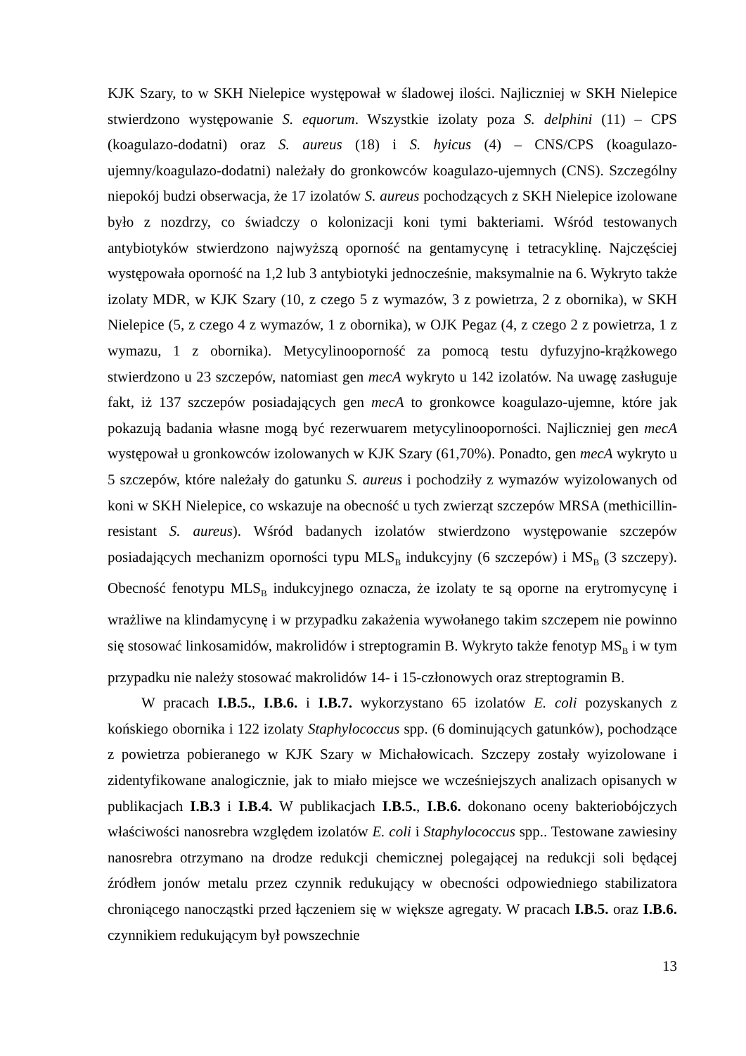KJK Szary, to w SKH Nielepice występował w śladowej ilości. Najliczniej w SKH Nielepice stwierdzono występowanie S. equorum. Wszystkie izolaty poza S. delphini (11) – CPS (koagulazo-dodatni) oraz S. aureus (18) i S. hyicus (4) – CNS/CPS (koagulazo-ujemny/koagulazo-dodatni) należały do gronkowców koagulazo-ujemnych (CNS). Szczególny niepokój budzi obserwacja, że 17 izolatów S. aureus pochodzących z SKH Nielepice izolowane było z nozdrzy, co świadczy o kolonizacji koni tymi bakteriami. Wśród testowanych antybiotyków stwierdzono najwyższą oporność na gentamycynę i tetracyklinę. Najczęściej występowała oporność na 1,2 lub 3 antybiotyki jednocześnie, maksymalnie na 6. Wykryto także izolaty MDR, w KJK Szary (10, z czego 5 z wymazów, 3 z powietrza, 2 z obornika), w SKH Nielepice (5, z czego 4 z wymazów, 1 z obornika), w OJK Pegaz (4, z czego 2 z powietrza, 1 z wymazu, 1 z obornika). Metycylinooporność za pomocą testu dyfuzyjno-krążkowego stwierdzono u 23 szczepów, natomiast gen mecA wykryto u 142 izolatów. Na uwagę zasługuje fakt, iż 137 szczepów posiadających gen mecA to gronkowce koagulazo-ujemne, które jak pokazują badania własne mogą być rezerwuarem metycylinooporności. Najliczniej gen mecA występował u gronkowców izolowanych w KJK Szary (61,70%). Ponadto, gen mecA wykryto u 5 szczepów, które należały do gatunku S. aureus i pochodziły z wymazów wyizolowanych od koni w SKH Nielepice, co wskazuje na obecność u tych zwierząt szczepów MRSA (methicillin-resistant S. aureus). Wśród badanych izolatów stwierdzono występowanie szczepów posiadających mechanizm oporności typu MLS<sub>B</sub> indukcyjny (6 szczepów) i MS<sub>B</sub> (3 szczepy). Obecność fenotypu MLS<sub>B</sub> indukcyjnego oznacza, że izolaty te są oporne na erytromycynę i wrażliwe na klindamycynę i w przypadku zakażenia wywołanego takim szczepem nie powinno się stosować linkosamidów, makrolidów i streptogramin B. Wykryto także fenotyp MS<sub>B</sub> i w tym przypadku nie należy stosować makrolidów 14- i 15-członowych oraz streptogramin B.
W pracach I.B.5., I.B.6. i I.B.7. wykorzystano 65 izolatów E. coli pozyskanych z końskiego obornika i 122 izolaty Staphylococcus spp. (6 dominujących gatunków), pochodzące z powietrza pobieranego w KJK Szary w Michałowicach. Szczepy zostały wyizolowane i zidentyfikowane analogicznie, jak to miało miejsce we wcześniejszych analizach opisanych w publikacjach I.B.3 i I.B.4. W publikacjach I.B.5., I.B.6. dokonano oceny bakteriobójczych właściwości nanosrebra względem izolatów E. coli i Staphylococcus spp.. Testowane zawiesiny nanosrebra otrzymano na drodze redukcji chemicznej polegającej na redukcji soli będącej źródłem jonów metalu przez czynnik redukujący w obecności odpowiedniego stabilizatora chroniącego nanocząstki przed łączeniem się w większe agregaty. W pracach I.B.5. oraz I.B.6. czynnikiem redukującym był powszechnie
13